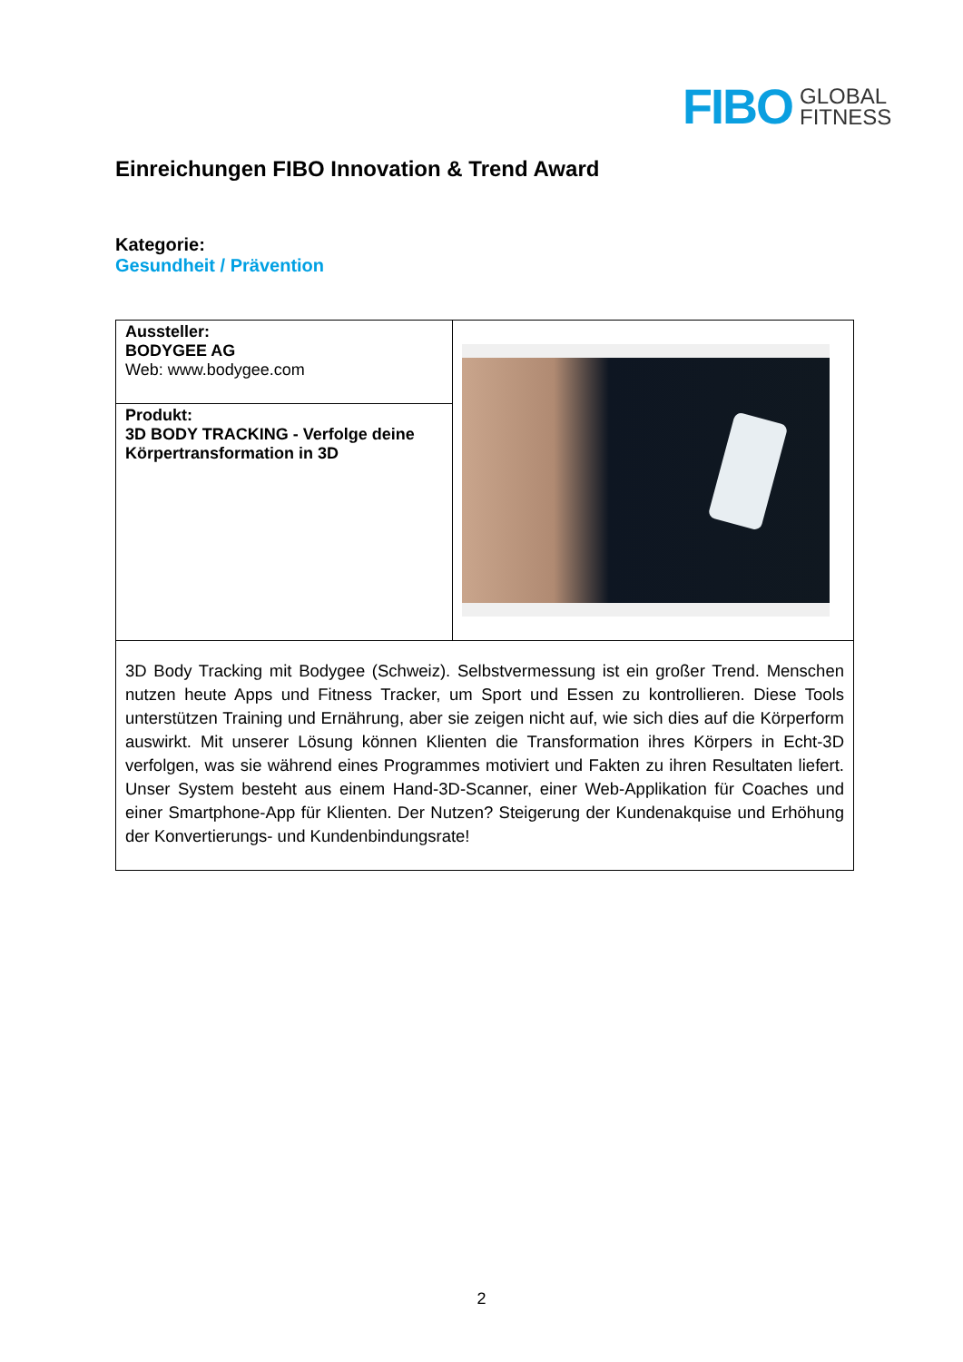FIBO GLOBAL
FITNESS
Einreichungen FIBO Innovation & Trend Award
Kategorie:
Gesundheit / Prävention
| Aussteller: BODYGEE AG Web: www.bodygee.com | |
| Produkt: 3D BODY TRACKING - Verfolge deine Körpertransformation in 3D | |
| 3D Body Tracking mit Bodygee (Schweiz). Selbstvermessung ist ein großer Trend. Menschen nutzen heute Apps und Fitness Tracker, um Sport und Essen zu kontrollieren. Diese Tools unterstützen Training und Ernährung, aber sie zeigen nicht auf, wie sich dies auf die Körperform auswirkt. Mit unserer Lösung können Klienten die Transformation ihres Körpers in Echt-3D verfolgen, was sie während eines Programmes motiviert und Fakten zu ihren Resultaten liefert. Unser System besteht aus einem Hand-3D-Scanner, einer Web-Applikation für Coaches und einer Smartphone-App für Klienten. Der Nutzen? Steigerung der Kundenakquise und Erhöhung der Konvertierungs- und Kundenbindungsrate! | |
2